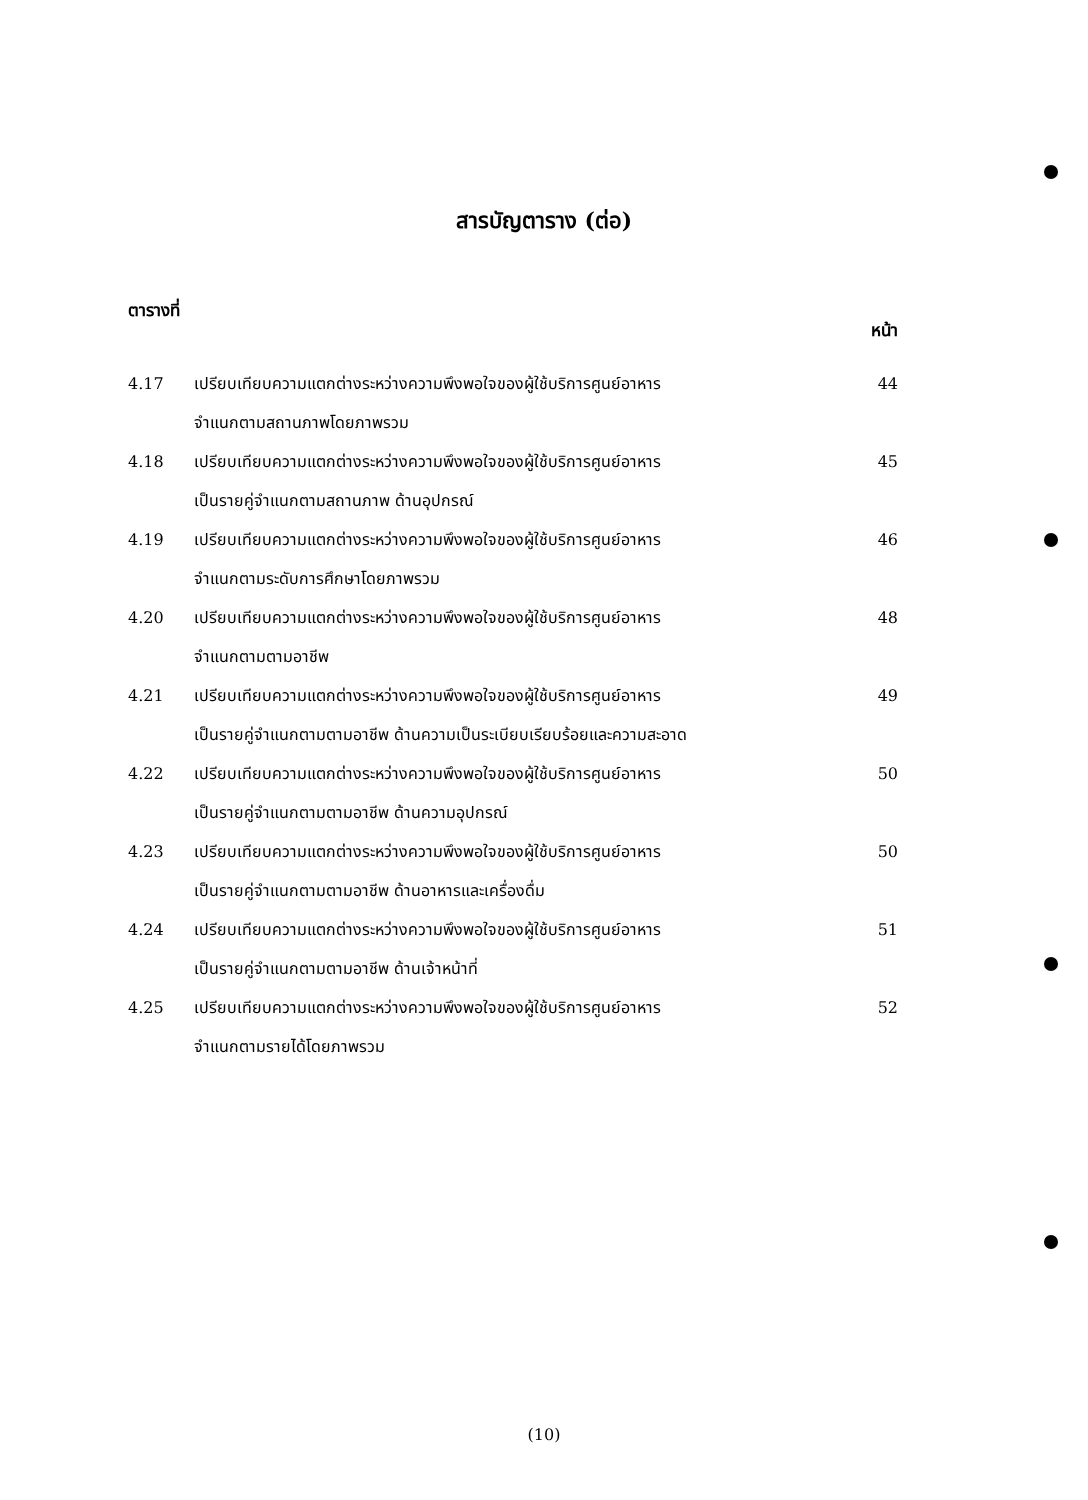สารบัญตาราง (ต่อ)
ตารางที่ หน้า
| 4.17 | เปรียบเทียบความแตกต่างระหว่างความพึงพอใจของผู้ใช้บริการศูนย์อาหาร จำแนกตามสถานภาพโดยภาพรวม | 44 |
| 4.18 | เปรียบเทียบความแตกต่างระหว่างความพึงพอใจของผู้ใช้บริการศูนย์อาหาร เป็นรายคู่จำแนกตามสถานภาพ ด้านอุปกรณ์ | 45 |
| 4.19 | เปรียบเทียบความแตกต่างระหว่างความพึงพอใจของผู้ใช้บริการศูนย์อาหาร จำแนกตามระดับการศึกษาโดยภาพรวม | 46 |
| 4.20 | เปรียบเทียบความแตกต่างระหว่างความพึงพอใจของผู้ใช้บริการศูนย์อาหาร จำแนกตามตามอาชีพ | 48 |
| 4.21 | เปรียบเทียบความแตกต่างระหว่างความพึงพอใจของผู้ใช้บริการศูนย์อาหาร เป็นรายคู่จำแนกตามตามอาชีพ ด้านความเป็นระเบียบเรียบร้อยและความสะอาด | 49 |
| 4.22 | เปรียบเทียบความแตกต่างระหว่างความพึงพอใจของผู้ใช้บริการศูนย์อาหาร เป็นรายคู่จำแนกตามตามอาชีพ ด้านความอุปกรณ์ | 50 |
| 4.23 | เปรียบเทียบความแตกต่างระหว่างความพึงพอใจของผู้ใช้บริการศูนย์อาหาร เป็นรายคู่จำแนกตามตามอาชีพ ด้านอาหารและเครื่องดื่ม | 50 |
| 4.24 | เปรียบเทียบความแตกต่างระหว่างความพึงพอใจของผู้ใช้บริการศูนย์อาหาร เป็นรายคู่จำแนกตามตามอาชีพ ด้านเจ้าหน้าที่ | 51 |
| 4.25 | เปรียบเทียบความแตกต่างระหว่างความพึงพอใจของผู้ใช้บริการศูนย์อาหาร จำแนกตามรายได้โดยภาพรวม | 52 |
(10)